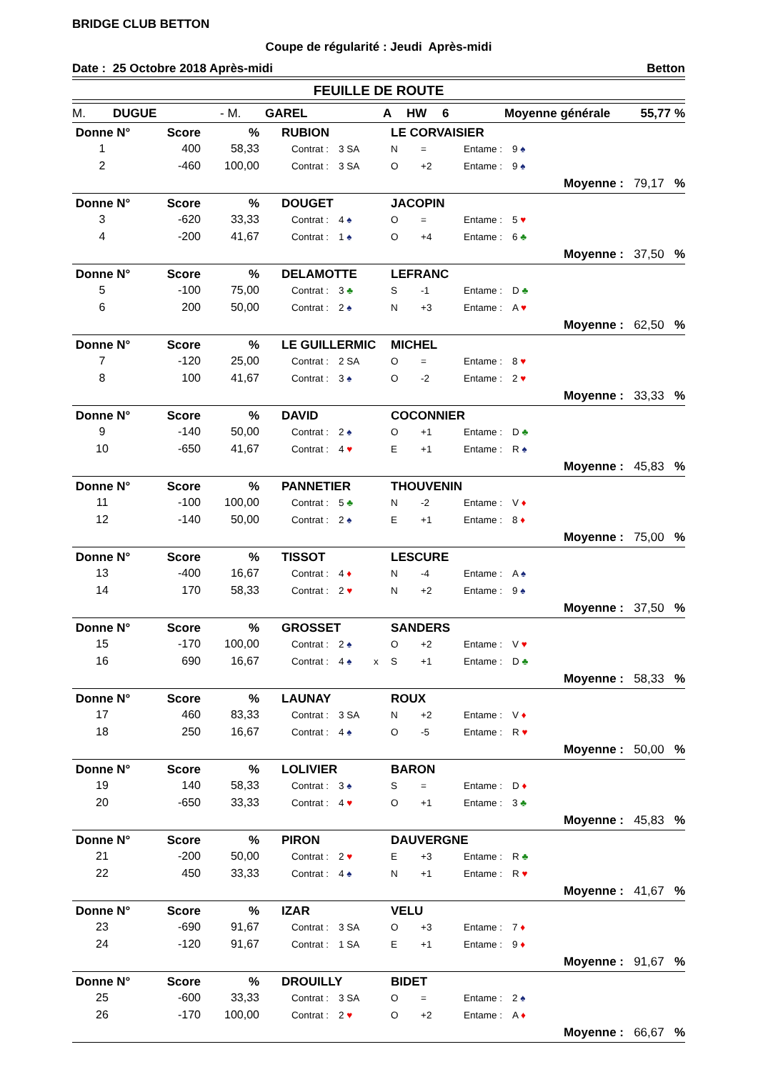BRIDGE CLUB BETTON
Coupe de régularité : Jeudi Après-midi
Date : 25 Octobre 2018 Après-midi Betton
FEUILLE DE ROUTE
M. DUGUE - M. GAREL A HW 6 Moyenne générale 55,77%
| Donne N° | Score | % | | RUBION | | | LE CORVAISIER | | | |
| --- | --- | --- | --- | --- | --- | --- | --- | --- | --- | --- |
| 1 | 400 | 58,33 | | Contrat : | 3 SA | | N | = | Entame : | 9 ♠ |
| 2 | -460 | 100,00 | | Contrat : | 3 SA | | O | +2 | Entame : | 9 ♠ |
| Moyenne : 79,17 % | | | | | | | | | | |
| Donne N° | Score | % | | DOUGET | | | JACOPIN | | | |
| --- | --- | --- | --- | --- | --- | --- | --- | --- | --- | --- |
| 3 | -620 | 33,33 | | Contrat : | 4 ♠ | | O | = | Entame : | 5 ♥ |
| 4 | -200 | 41,67 | | Contrat : | 1 ♠ | | O | +4 | Entame : | 6 ♣ |
| Moyenne : 37,50 % | | | | | | | | | | |
| Donne N° | Score | % | | DELAMOTTE | | | LEFRANC | | | |
| --- | --- | --- | --- | --- | --- | --- | --- | --- | --- | --- |
| 5 | -100 | 75,00 | | Contrat : | 3 ♣ | | S | -1 | Entame : | D ♣ |
| 6 | 200 | 50,00 | | Contrat : | 2 ♠ | | N | +3 | Entame : | A ♥ |
| Moyenne : 62,50 % | | | | | | | | | | |
| Donne N° | Score | % | | LE GUILLERMIC | | | MICHEL | | | |
| --- | --- | --- | --- | --- | --- | --- | --- | --- | --- | --- |
| 7 | -120 | 25,00 | | Contrat : | 2 SA | | O | = | Entame : | 8 ♥ |
| 8 | 100 | 41,67 | | Contrat : | 3 ♠ | | O | -2 | Entame : | 2 ♥ |
| Moyenne : 33,33 % | | | | | | | | | | |
| Donne N° | Score | % | | DAVID | | | COCONNIER | | | |
| --- | --- | --- | --- | --- | --- | --- | --- | --- | --- | --- |
| 9 | -140 | 50,00 | | Contrat : | 2 ♠ | | O | +1 | Entame : | D ♣ |
| 10 | -650 | 41,67 | | Contrat : | 4 ♥ | | E | +1 | Entame : | R ♠ |
| Moyenne : 45,83 % | | | | | | | | | | |
| Donne N° | Score | % | | PANNETIER | | | THOUVENIN | | | |
| --- | --- | --- | --- | --- | --- | --- | --- | --- | --- | --- |
| 11 | -100 | 100,00 | | Contrat : | 5 ♣ | | N | -2 | Entame : | V ♦ |
| 12 | -140 | 50,00 | | Contrat : | 2 ♠ | | E | +1 | Entame : | 8 ♦ |
| Moyenne : 75,00 % | | | | | | | | | | |
| Donne N° | Score | % | | TISSOT | | | LESCURE | | | |
| --- | --- | --- | --- | --- | --- | --- | --- | --- | --- | --- |
| 13 | -400 | 16,67 | | Contrat : | 4 ♦ | | N | -4 | Entame : | A ♠ |
| 14 | 170 | 58,33 | | Contrat : | 2 ♥ | | N | +2 | Entame : | 9 ♠ |
| Moyenne : 37,50 % | | | | | | | | | | |
| Donne N° | Score | % | | GROSSET | | | SANDERS | | | |
| --- | --- | --- | --- | --- | --- | --- | --- | --- | --- | --- |
| 15 | -170 | 100,00 | | Contrat : | 2 ♠ | | O | +2 | Entame : | V ♥ |
| 16 | 690 | 16,67 | | Contrat : | 4 ♠ | x | S | +1 | Entame : | D ♣ |
| Moyenne : 58,33 % | | | | | | | | | | |
| Donne N° | Score | % | | LAUNAY | | | ROUX | | | |
| --- | --- | --- | --- | --- | --- | --- | --- | --- | --- | --- |
| 17 | 460 | 83,33 | | Contrat : | 3 SA | | N | +2 | Entame : | V ♦ |
| 18 | 250 | 16,67 | | Contrat : | 4 ♠ | | O | -5 | Entame : | R ♥ |
| Moyenne : 50,00 % | | | | | | | | | | |
| Donne N° | Score | % | | LOLIVIER | | | BARON | | | |
| --- | --- | --- | --- | --- | --- | --- | --- | --- | --- | --- |
| 19 | 140 | 58,33 | | Contrat : | 3 ♠ | | S | = | Entame : | D ♦ |
| 20 | -650 | 33,33 | | Contrat : | 4 ♥ | | O | +1 | Entame : | 3 ♣ |
| Moyenne : 45,83 % | | | | | | | | | | |
| Donne N° | Score | % | | PIRON | | | DAUVERGNE | | | |
| --- | --- | --- | --- | --- | --- | --- | --- | --- | --- | --- |
| 21 | -200 | 50,00 | | Contrat : | 2 ♥ | | E | +3 | Entame : | R ♣ |
| 22 | 450 | 33,33 | | Contrat : | 4 ♠ | | N | +1 | Entame : | R ♥ |
| Moyenne : 41,67 % | | | | | | | | | | |
| Donne N° | Score | % | | IZAR | | | VELU | | | |
| --- | --- | --- | --- | --- | --- | --- | --- | --- | --- | --- |
| 23 | -690 | 91,67 | | Contrat : | 3 SA | | O | +3 | Entame : | 7 ♦ |
| 24 | -120 | 91,67 | | Contrat : | 1 SA | | E | +1 | Entame : | 9 ♦ |
| Moyenne : 91,67 % | | | | | | | | | | |
| Donne N° | Score | % | | DROUILLY | | | BIDET | | | |
| --- | --- | --- | --- | --- | --- | --- | --- | --- | --- | --- |
| 25 | -600 | 33,33 | | Contrat : | 3 SA | | O | = | Entame : | 2 ♠ |
| 26 | -170 | 100,00 | | Contrat : | 2 ♥ | | O | +2 | Entame : | A ♦ |
| Moyenne : 66,67 % | | | | | | | | | | |